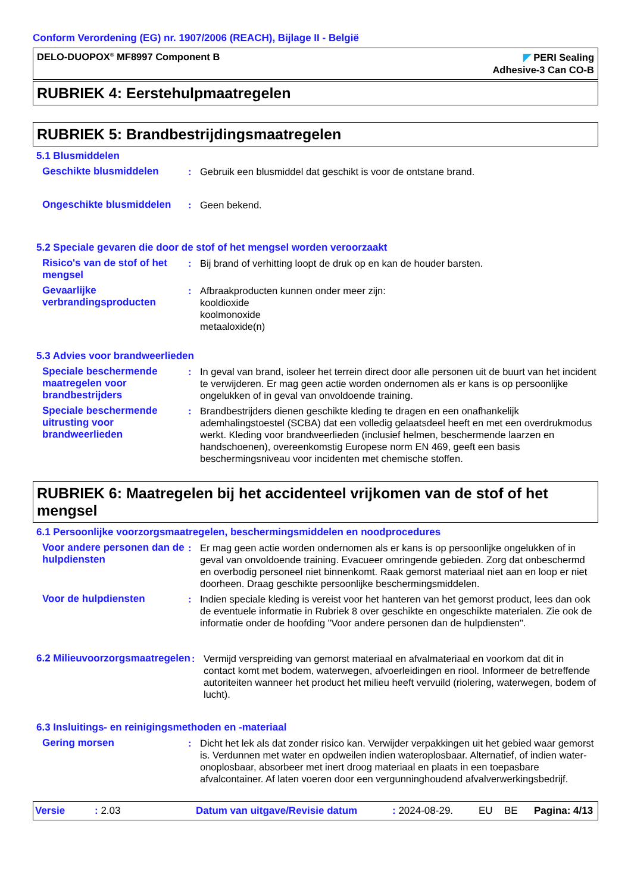Conform Verordening (EG) nr. 1907/2006 (REACH), Bijlage II - België
DELO-DUOPOX<sup>®</sup> MF8997 Component B
◤ PERI Sealing
Adhesive-3 Can CO-B
RUBRIEK 4: Eerstehulpmaatregelen
RUBRIEK 5: Brandbestrijdingsmaatregelen
5.1 Blusmiddelen
Geschikte blusmiddelen : Gebruik een blusmiddel dat geschikt is voor de ontstane brand.
Ongeschikte blusmiddelen : Geen bekend.
5.2 Speciale gevaren die door de stof of het mengsel worden veroorzaakt
Risico's van de stof of het mengsel
: Bij brand of verhitting loopt de druk op en kan de houder barsten.
Gevaarlijke verbrandingsproducten
: Afbraakproducten kunnen onder meer zijn:
kooldioxide
koolmonoxide
metaaloxide(n)
5.3 Advies voor brandweerlieden
Speciale beschermende maatregelen voor brandbestrijders
: In geval van brand, isoleer het terrein direct door alle personen uit de buurt van het incident te verwijderen. Er mag geen actie worden ondernomen als er kans is op persoonlijke ongelukken of in geval van onvoldoende training.
Speciale beschermende uitrusting voor brandweerlieden
: Brandbestrijders dienen geschikte kleding te dragen en een onafhankelijk ademhalingstoestel (SCBA) dat een volledig gelaatsdeel heeft en met een overdrukmodus werkt. Kleding voor brandweerlieden (inclusief helmen, beschermende laarzen en handschoenen), overeenkomstig Europese norm EN 469, geeft een basis beschermingsniveau voor incidenten met chemische stoffen.
RUBRIEK 6: Maatregelen bij het accidenteel vrijkomen van de stof of het mengsel
6.1 Persoonlijke voorzorgsmaatregelen, beschermingsmiddelen en noodprocedures
Voor andere personen dan de hulpdiensten
: Er mag geen actie worden ondernomen als er kans is op persoonlijke ongelukken of in geval van onvoldoende training. Evacueer omringende gebieden. Zorg dat onbeschermd en overbodig personeel niet binnenkomt. Raak gemorst materiaal niet aan en loop er niet doorheen. Draag geschikte persoonlijke beschermingsmiddelen.
Voor de hulpdiensten : Indien speciale kleding is vereist voor het hanteren van het gemorst product, lees dan ook de eventuele informatie in Rubriek 8 over geschikte en ongeschikte materialen. Zie ook de informatie onder de hoofding "Voor andere personen dan de hulpdiensten".
6.2 Milieuvoorzorgsmaatregelen
: Vermijd verspreiding van gemorst materiaal en afvalmateriaal en voorkom dat dit in contact komt met bodem, waterwegen, afvoerleidingen en riool. Informeer de betreffende autoriteiten wanneer het product het milieu heeft vervuild (riolering, waterwegen, bodem of lucht).
6.3 Insluitings- en reinigingsmethoden en -materiaal
Gering morsen : Dicht het lek als dat zonder risico kan. Verwijder verpakkingen uit het gebied waar gemorst is. Verdunnen met water en opdweilen indien wateroplosbaar. Alternatief, of indien water-onoplosbaar, absorbeer met inert droog materiaal en plaats in een toepasbare afvalcontainer. Af laten voeren door een vergunninghoudend afvalverwerkingsbedrijf.
Versie: 2.03 Datum van uitgave/Revisie datum: 2024-08-29. EU BE Pagina: 4/13